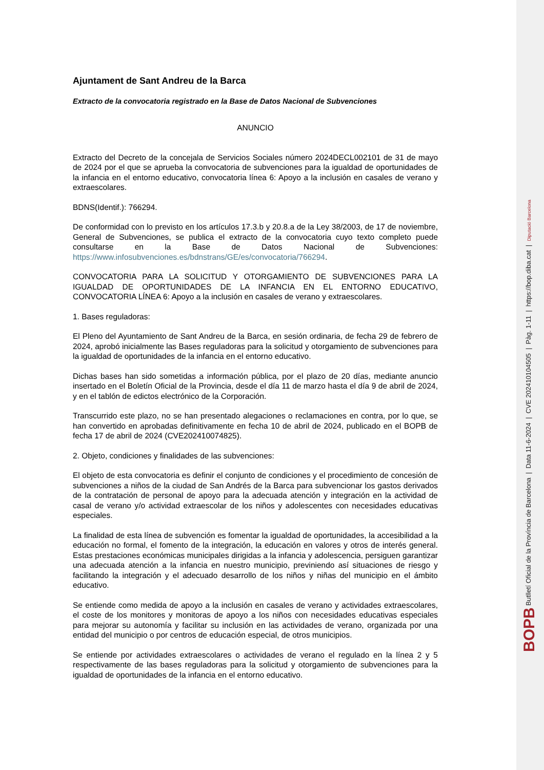Ajuntament de Sant Andreu de la Barca
Extracto de la convocatoria registrado en la Base de Datos Nacional de Subvenciones
ANUNCIO
Extracto del Decreto de la concejala de Servicios Sociales número 2024DECL002101 de 31 de mayo de 2024 por el que se aprueba la convocatoria de subvenciones para la igualdad de oportunidades de la infancia en el entorno educativo, convocatoria línea 6: Apoyo a la inclusión en casales de verano y extraescolares.
BDNS(Identif.): 766294.
De conformidad con lo previsto en los artículos 17.3.b y 20.8.a de la Ley 38/2003, de 17 de noviembre, General de Subvenciones, se publica el extracto de la convocatoria cuyo texto completo puede consultarse en la Base de Datos Nacional de Subvenciones: https://www.infosubvenciones.es/bdnstrans/GE/es/convocatoria/766294.
CONVOCATORIA PARA LA SOLICITUD Y OTORGAMIENTO DE SUBVENCIONES PARA LA IGUALDAD DE OPORTUNIDADES DE LA INFANCIA EN EL ENTORNO EDUCATIVO, CONVOCATORIA LÍNEA 6: Apoyo a la inclusión en casales de verano y extraescolares.
1. Bases reguladoras:
El Pleno del Ayuntamiento de Sant Andreu de la Barca, en sesión ordinaria, de fecha 29 de febrero de 2024, aprobó inicialmente las Bases reguladoras para la solicitud y otorgamiento de subvenciones para la igualdad de oportunidades de la infancia en el entorno educativo.
Dichas bases han sido sometidas a información pública, por el plazo de 20 días, mediante anuncio insertado en el Boletín Oficial de la Provincia, desde el día 11 de marzo hasta el día 9 de abril de 2024, y en el tablón de edictos electrónico de la Corporación.
Transcurrido este plazo, no se han presentado alegaciones o reclamaciones en contra, por lo que, se han convertido en aprobadas definitivamente en fecha 10 de abril de 2024, publicado en el BOPB de fecha 17 de abril de 2024 (CVE202410074825).
2. Objeto, condiciones y finalidades de las subvenciones:
El objeto de esta convocatoria es definir el conjunto de condiciones y el procedimiento de concesión de subvenciones a niños de la ciudad de San Andrés de la Barca para subvencionar los gastos derivados de la contratación de personal de apoyo para la adecuada atención y integración en la actividad de casal de verano y/o actividad extraescolar de los niños y adolescentes con necesidades educativas especiales.
La finalidad de esta línea de subvención es fomentar la igualdad de oportunidades, la accesibilidad a la educación no formal, el fomento de la integración, la educación en valores y otros de interés general. Estas prestaciones económicas municipales dirigidas a la infancia y adolescencia, persiguen garantizar una adecuada atención a la infancia en nuestro municipio, previniendo así situaciones de riesgo y facilitando la integración y el adecuado desarrollo de los niños y niñas del municipio en el ámbito educativo.
Se entiende como medida de apoyo a la inclusión en casales de verano y actividades extraescolares, el coste de los monitores y monitoras de apoyo a los niños con necesidades educativas especiales para mejorar su autonomía y facilitar su inclusión en las actividades de verano, organizada por una entidad del municipio o por centros de educación especial, de otros municipios.
Se entiende por actividades extraescolares o actividades de verano el regulado en la línea 2 y 5 respectivamente de las bases reguladoras para la solicitud y otorgamiento de subvenciones para la igualdad de oportunidades de la infancia en el entorno educativo.
BOPB Butlletí Oficial de la Província de Barcelona | Data 11-6-2024 | CVE 202410104505 | Pàg. 1-11 | https://bop.diba.cat | Diputació Barcelona